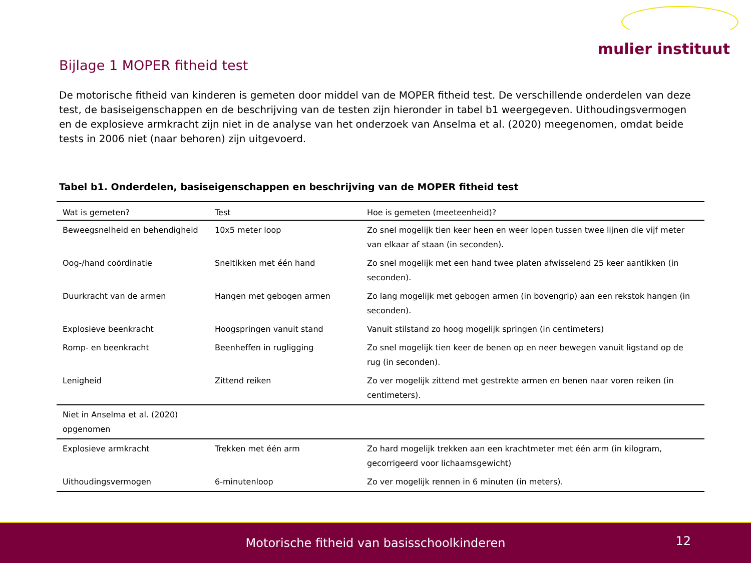mulier instituut
Bijlage 1 MOPER fitheid test
De motorische fitheid van kinderen is gemeten door middel van de MOPER fitheid test. De verschillende onderdelen van deze test, de basiseigenschappen en de beschrijving van de testen zijn hieronder in tabel b1 weergegeven. Uithoudingsvermogen en de explosieve armkracht zijn niet in de analyse van het onderzoek van Anselma et al. (2020) meegenomen, omdat beide tests in 2006 niet (naar behoren) zijn uitgevoerd.
Tabel b1. Onderdelen, basiseigenschappen en beschrijving van de MOPER fitheid test
| Wat is gemeten? | Test | Hoe is gemeten (meeteenheid)? |
| --- | --- | --- |
| Beweegsnelheid en behendigheid | 10x5 meter loop | Zo snel mogelijk tien keer heen en weer lopen tussen twee lijnen die vijf meter van elkaar af staan (in seconden). |
| Oog-/hand coördinatie | Sneltikken met één hand | Zo snel mogelijk met een hand twee platen afwisselend 25 keer aantikken (in seconden). |
| Duurkracht van de armen | Hangen met gebogen armen | Zo lang mogelijk met gebogen armen (in bovengrip) aan een rekstok hangen (in seconden). |
| Explosieve beenkracht | Hoogspringen vanuit stand | Vanuit stilstand zo hoog mogelijk springen (in centimeters) |
| Romp- en beenkracht | Beenheffen in rugligging | Zo snel mogelijk tien keer de benen op en neer bewegen vanuit ligstand op de rug (in seconden). |
| Lenigheid | Zittend reiken | Zo ver mogelijk zittend met gestrekte armen en benen naar voren reiken (in centimeters). |
| Niet in Anselma et al. (2020) opgenomen | | |
| Explosieve armkracht | Trekken met één arm | Zo hard mogelijk trekken aan een krachtmeter met één arm (in kilogram, gecorrigeerd voor lichaamsgewicht) |
| Uithoudingsvermogen | 6-minutenloop | Zo ver mogelijk rennen in 6 minuten (in meters). |
Motorische fitheid van basisschoolkinderen
12